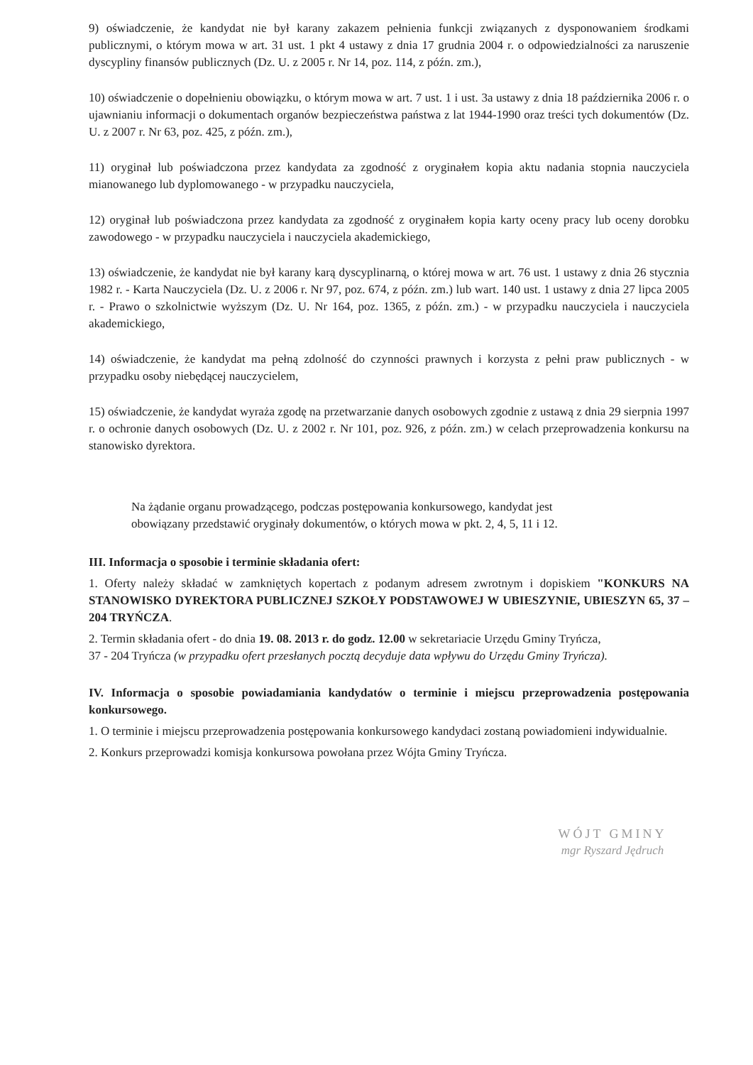9) oświadczenie, że kandydat nie był karany zakazem pełnienia funkcji związanych z dysponowaniem środkami publicznymi, o którym mowa w art. 31 ust. 1 pkt 4 ustawy z dnia 17 grudnia 2004 r. o odpowiedzialności za naruszenie dyscypliny finansów publicznych (Dz. U. z 2005 r. Nr 14, poz. 114, z późn. zm.),
10) oświadczenie o dopełnieniu obowiązku, o którym mowa w art. 7 ust. 1 i ust. 3a ustawy z dnia 18 października 2006 r. o ujawnianiu informacji o dokumentach organów bezpieczeństwa państwa z lat 1944-1990 oraz treści tych dokumentów (Dz. U. z 2007 r. Nr 63, poz. 425, z późn. zm.),
11) oryginał lub poświadczona przez kandydata za zgodność z oryginałem kopia aktu nadania stopnia nauczyciela mianowanego lub dyplomowanego - w przypadku nauczyciela,
12) oryginał lub poświadczona przez kandydata za zgodność z oryginałem kopia karty oceny pracy lub oceny dorobku zawodowego - w przypadku nauczyciela i nauczyciela akademickiego,
13) oświadczenie, że kandydat nie był karany karą dyscyplinarną, o której mowa w art. 76 ust. 1 ustawy z dnia 26 stycznia 1982 r. - Karta Nauczyciela (Dz. U. z 2006 r. Nr 97, poz. 674, z późn. zm.) lub wart. 140 ust. 1 ustawy z dnia 27 lipca 2005 r. - Prawo o szkolnictwie wyższym (Dz. U. Nr 164, poz. 1365, z późn. zm.) - w przypadku nauczyciela i nauczyciela akademickiego,
14) oświadczenie, że kandydat ma pełną zdolność do czynności prawnych i korzysta z pełni praw publicznych - w przypadku osoby niebędącej nauczycielem,
15) oświadczenie, że kandydat wyraża zgodę na przetwarzanie danych osobowych zgodnie z ustawą z dnia 29 sierpnia 1997 r. o ochronie danych osobowych (Dz. U. z 2002 r. Nr 101, poz. 926, z późn. zm.) w celach przeprowadzenia konkursu na stanowisko dyrektora.
Na żądanie organu prowadzącego, podczas postępowania konkursowego, kandydat jest obowiązany przedstawić oryginały dokumentów, o których mowa w pkt. 2, 4, 5, 11 i 12.
III. Informacja o sposobie i terminie składania ofert:
1. Oferty należy składać w zamkniętych kopertach z podanym adresem zwrotnym i dopiskiem "KONKURS NA STANOWISKO DYREKTORA PUBLICZNEJ SZKOŁY PODSTAWOWEJ W UBIESZYNIE, UBIESZYN 65, 37 – 204 TRYŃCZA.
2. Termin składania ofert - do dnia 19. 08. 2013 r. do godz. 12.00 w sekretariacie Urzędu Gminy Tryńcza,
37 - 204 Tryńcza (w przypadku ofert przesłanych pocztą decyduje data wpływu do Urzędu Gminy Tryńcza).
IV. Informacja o sposobie powiadamiania kandydatów o terminie i miejscu przeprowadzenia postępowania konkursowego.
1. O terminie i miejscu przeprowadzenia postępowania konkursowego kandydaci zostaną powiadomieni indywidualnie.
2. Konkurs przeprowadzi komisja konkursowa powołana przez Wójta Gminy Tryńcza.
WÓJT GMINY
mgr Ryszard Jędruch